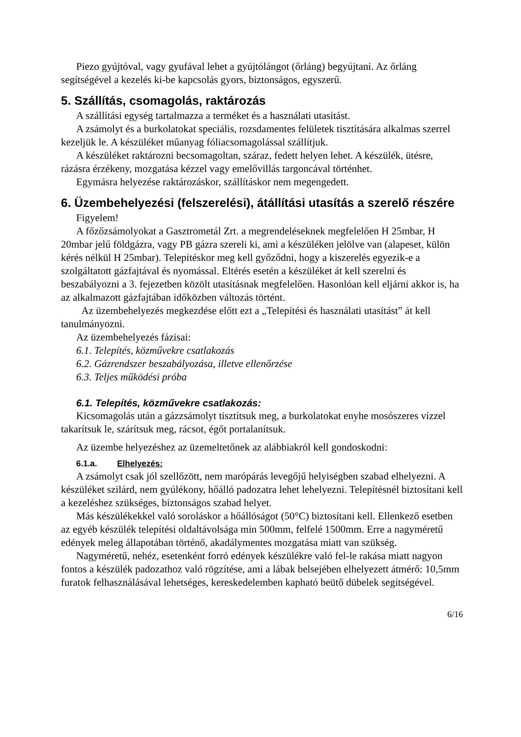Piezo gyújtóval, vagy gyufával lehet a gyújtólángot (őrláng) begyújtani. Az őrláng segítségével a kezelés ki-be kapcsolás gyors, biztonságos, egyszerű.
5. Szállítás, csomagolás, raktározás
A szállítási egység tartalmazza a terméket és a használati utasítást.
A zsámolyt és a burkolatokat speciális, rozsdamentes felületek tisztítására alkalmas szerrel kezeljük le. A készüléket műanyag fóliacsomagolással szállítjuk.
A készüléket raktározni becsomagoltan, száraz, fedett helyen lehet. A készülék, ütésre, rázásra érzékeny, mozgatása kézzel vagy emelővillás targoncával történhet.
Egymásra helyezése raktározáskor, szállításkor nem megengedett.
6. Üzembehelyezési (felszerelési), átállítási utasítás a szerelő részére
Figyelem!
A főzőzsámolyokat a Gasztrometál Zrt. a megrendeléseknek megfelelően H 25mbar, H 20mbar jelű földgázra, vagy PB gázra szereli ki, ami a készüléken jelölve van (alapeset, külön kérés nélkül H 25mbar). Telepítéskor meg kell győződni, hogy a kiszerelés egyezik-e a szolgáltatott gázfajtával és nyomással. Eltérés esetén a készüléket át kell szerelni és beszabályozni a 3. fejezetben közölt utasításnak megfelelően. Hasonlóan kell eljárni akkor is, ha az alkalmazott gázfajtában időközben változás történt.
Az üzembehelyezés megkezdése előtt ezt a „Telepítési és használati utasítást” át kell tanulmányozni.
Az üzembehelyezés fázisai:
6.1. Telepítés, közművekre csatlakozás
6.2. Gázrendszer beszabályozása, illetve ellenőrzése
6.3. Teljes működési próba
6.1. Telepítés, közművekre csatlakozás:
Kicsomagolás után a gázzsámolyt tisztítsuk meg, a burkolatokat enyhe mosószeres vízzel takarítsuk le, szárítsuk meg, rácsot, égőt portalanítsuk.
Az üzembe helyezéshez az üzemeltetőnek az alábbiakról kell gondoskodni:
6.1.a. Elhelyezés:
A zsámolyt csak jól szellőzött, nem marópárás levegőjű helyiségben szabad elhelyezni. A készüléket szilárd, nem gyúlékony, hőálló padozatra lehet lehelyezni. Telepítésnél biztosítani kell a kezeléshez szükséges, biztonságos szabad helyet.
Más készülékekkel való soroláskor a hőállóságot (50°C) biztosítani kell. Ellenkező esetben az egyéb készülék telepítési oldaltávolsága min 500mm, felfelé 1500mm. Erre a nagyméretű edények meleg állapotában történő, akadálymentes mozgatása miatt van szükség.
Nagyméretű, nehéz, esetenként forró edények készülékre való fel-le rakása miatt nagyon fontos a készülék padozathoz való rögzítése, ami a lábak belsejében elhelyezett átmérő: 10,5mm furatok felhasználásával lehetséges, kereskedelemben kapható beütő dübelek segítségével.
6/16